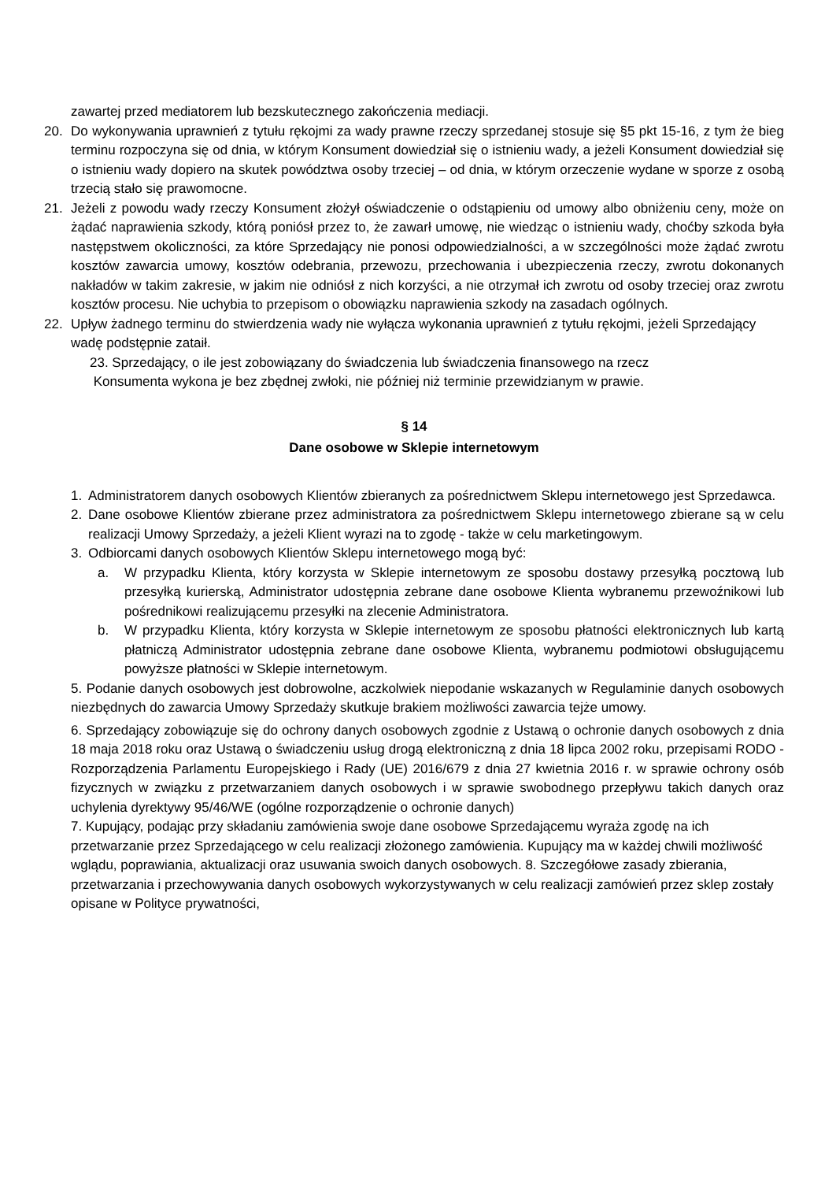zawartej przed mediatorem lub bezskutecznego zakończenia mediacji.
20. Do wykonywania uprawnień z tytułu rękojmi za wady prawne rzeczy sprzedanej stosuje się §5 pkt 15-16, z tym że bieg terminu rozpoczyna się od dnia, w którym Konsument dowiedział się o istnieniu wady, a jeżeli Konsument dowiedział się o istnieniu wady dopiero na skutek powództwa osoby trzeciej – od dnia, w którym orzeczenie wydane w sporze z osobą trzecią stało się prawomocne.
21. Jeżeli z powodu wady rzeczy Konsument złożył oświadczenie o odstąpieniu od umowy albo obniżeniu ceny, może on żądać naprawienia szkody, którą poniósł przez to, że zawarł umowę, nie wiedząc o istnieniu wady, choćby szkoda była następstwem okoliczności, za które Sprzedający nie ponosi odpowiedzialności, a w szczególności może żądać zwrotu kosztów zawarcia umowy, kosztów odebrania, przewozu, przechowania i ubezpieczenia rzeczy, zwrotu dokonanych nakładów w takim zakresie, w jakim nie odniósł z nich korzyści, a nie otrzymał ich zwrotu od osoby trzeciej oraz zwrotu kosztów procesu. Nie uchybia to przepisom o obowiązku naprawienia szkody na zasadach ogólnych.
22. Upływ żadnego terminu do stwierdzenia wady nie wyłącza wykonania uprawnień z tytułu rękojmi, jeżeli Sprzedający wadę podstępnie zataił.
23. Sprzedający, o ile jest zobowiązany do świadczenia lub świadczenia finansowego na rzecz
Konsumenta wykona je bez zbędnej zwłoki, nie później niż terminie przewidzianym w prawie.
§ 14
Dane osobowe w Sklepie internetowym
1. Administratorem danych osobowych Klientów zbieranych za pośrednictwem Sklepu internetowego jest Sprzedawca.
2. Dane osobowe Klientów zbierane przez administratora za pośrednictwem Sklepu internetowego zbierane są w celu realizacji Umowy Sprzedaży, a jeżeli Klient wyrazi na to zgodę - także w celu marketingowym.
3. Odbiorcami danych osobowych Klientów Sklepu internetowego mogą być:
a. W przypadku Klienta, który korzysta w Sklepie internetowym ze sposobu dostawy przesyłką pocztową lub przesyłką kurierską, Administrator udostępnia zebrane dane osobowe Klienta wybranemu przewoźnikowi lub pośrednikowi realizującemu przesyłki na zlecenie Administratora.
b. W przypadku Klienta, który korzysta w Sklepie internetowym ze sposobu płatności elektronicznych lub kartą płatniczą Administrator udostępnia zebrane dane osobowe Klienta, wybranemu podmiotowi obsługującemu powyższe płatności w Sklepie internetowym.
5. Podanie danych osobowych jest dobrowolne, aczkolwiek niepodanie wskazanych w Regulaminie danych osobowych niezbędnych do zawarcia Umowy Sprzedaży skutkuje brakiem możliwości zawarcia tejże umowy.
6. Sprzedający zobowiązuje się do ochrony danych osobowych zgodnie z Ustawą o ochronie danych osobowych z dnia 18 maja 2018 roku oraz Ustawą o świadczeniu usług drogą elektroniczną z dnia 18 lipca 2002 roku, przepisami RODO - Rozporządzenia Parlamentu Europejskiego i Rady (UE) 2016/679 z dnia 27 kwietnia 2016 r. w sprawie ochrony osób fizycznych w związku z przetwarzaniem danych osobowych i w sprawie swobodnego przepływu takich danych oraz uchylenia dyrektywy 95/46/WE (ogólne rozporządzenie o ochronie danych)
7. Kupujący, podając przy składaniu zamówienia swoje dane osobowe Sprzedającemu wyraża zgodę na ich przetwarzanie przez Sprzedającego w celu realizacji złożonego zamówienia. Kupujący ma w każdej chwili możliwość wglądu, poprawiania, aktualizacji oraz usuwania swoich danych osobowych. 8. Szczegółowe zasady zbierania, przetwarzania i przechowywania danych osobowych wykorzystywanych w celu realizacji zamówień przez sklep zostały opisane w Polityce prywatności,